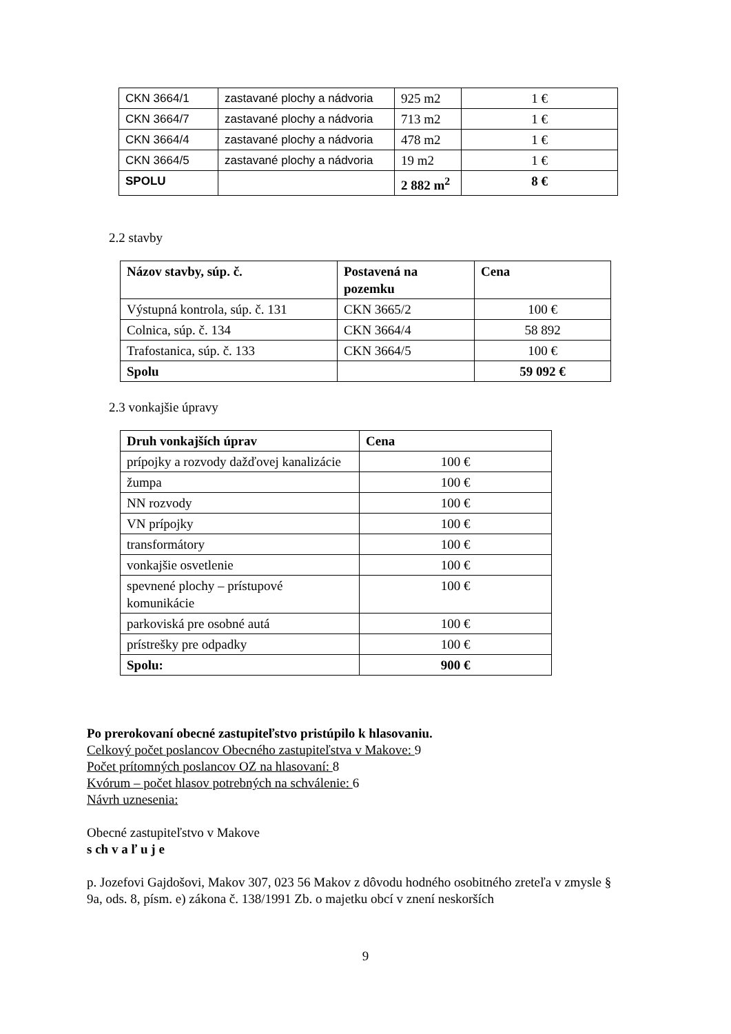| CKN 3664/1 | zastavané plochy a nádvoria | 925 m2 | 1 € |
| CKN 3664/7 | zastavané plochy a nádvoria | 713 m2 | 1 € |
| CKN 3664/4 | zastavané plochy a nádvoria | 478 m2 | 1 € |
| CKN 3664/5 | zastavané plochy a nádvoria | 19 m2 | 1 € |
| SPOLU | | 2 882 m<sup>2</sup> | 8 € |
2.2 stavby
| Názov stavby, súp. č. | Postavená na pozemku | Cena |
| --- | --- | --- |
| Výstupná kontrola, súp. č. 131 | CKN 3665/2 | 100 € |
| Colnica, súp. č. 134 | CKN 3664/4 | 58 892 |
| Trafostanica, súp. č. 133 | CKN 3664/5 | 100 € |
| Spolu | | 59 092 € |
2.3 vonkajšie úpravy
| Druh vonkajších úprav | Cena |
| --- | --- |
| prípojky a rozvody dažďovej kanalizácie | 100 € |
| žumpa | 100 € |
| NN rozvody | 100 € |
| VN prípojky | 100 € |
| transformátory | 100 € |
| vonkajšie osvetlenie | 100 € |
| spevnené plochy – prístupové komunikácie | 100 € |
| parkoviská pre osobné autá | 100 € |
| prístrešky pre odpadky | 100 € |
| Spolu: | 900 € |
Po prerokovaní obecné zastupiteľstvo pristúpilo k hlasovaniu.
Celkový počet poslancov Obecného zastupiteľstva v Makove: 9
Počet prítomných poslancov OZ na hlasovaní: 8
Kvórum – počet hlasov potrebných na schválenie: 6
Návrh uznesenia:
Obecné zastupiteľstvo v Makove
s ch v a ľ u j e
p. Jozefovi Gajdošovi, Makov 307, 023 56 Makov z dôvodu hodného osobitného zreteľa v zmysle § 9a, ods. 8, písm. e) zákona č. 138/1991 Zb. o majetku obcí v znení neskorších
9